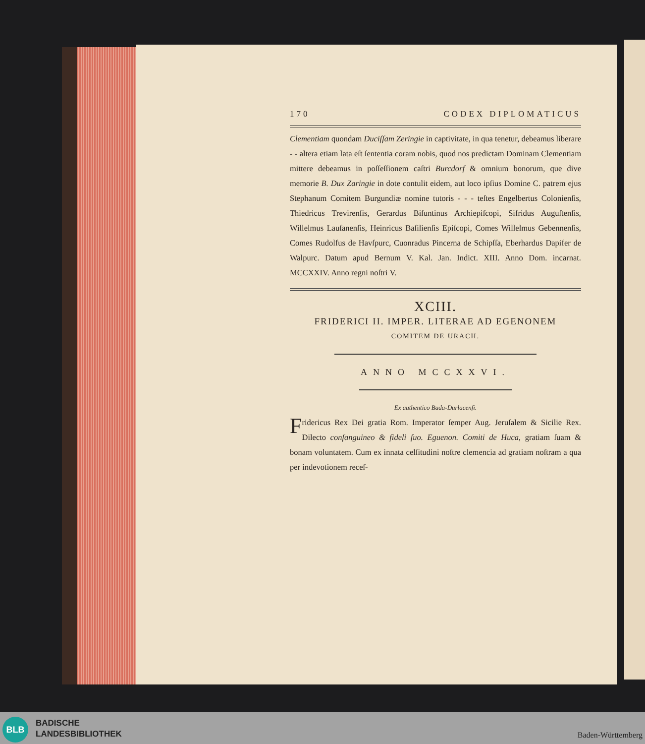170 CODEX DIPLOMATICUS
Clementiam quondam Duciſſam Zeringie in captivitate, in qua tenetur, debeamus liberare - - altera etiam lata eſt ſententia coram nobis, quod nos predictam Dominam Clementiam mittere debeamus in poſſeſſionem caſtri Burcdorf & omnium bonorum, que dive memorie B. Dux Zaringie in dote contulit eidem, aut loco ipſius Domine C. patrem ejus Stephanum Comitem Burgundiæ nomine tutoris - - - teſtes Engelbertus Colonienſis, Thiedricus Trevirenſis, Gerardus Biſuntinus Archiepiſcopi, Sifridus Auguſtenſis, Willelmus Lauſanenſis, Heinricus Baſilienſis Epiſcopi, Comes Willelmus Gebennenſis, Comes Rudolfus de Havſpurc, Cuonradus Pincerna de Schipſſa, Eberhardus Dapifer de Walpurc. Datum apud Bernum V. Kal. Jan. Indict. XIII. Anno Dom. incarnat. MCCXXIV. Anno regni noſtri V.
XCIII.
FRIDERICI II. IMPER. LITERAE AD EGENONEM
COMITEM DE URACH.
ANNO MCCXXVI.
Ex authentico Bada-Durlacenſi.
Fridericus Rex Dei gratia Rom. Imperator ſemper Aug. Jeruſalem & Sicilie Rex. Dilecto conſanguineo & fideli ſuo. Eguenon. Comiti de Huca, gratiam ſuam & bonam voluntatem. Cum ex innata celſitudini noſtre clemencia ad gratiam noſtram a qua per indevotionem receſ-
BLB
BADISCHE
LANDESBIBLIOTHEK
Baden-Württemberg